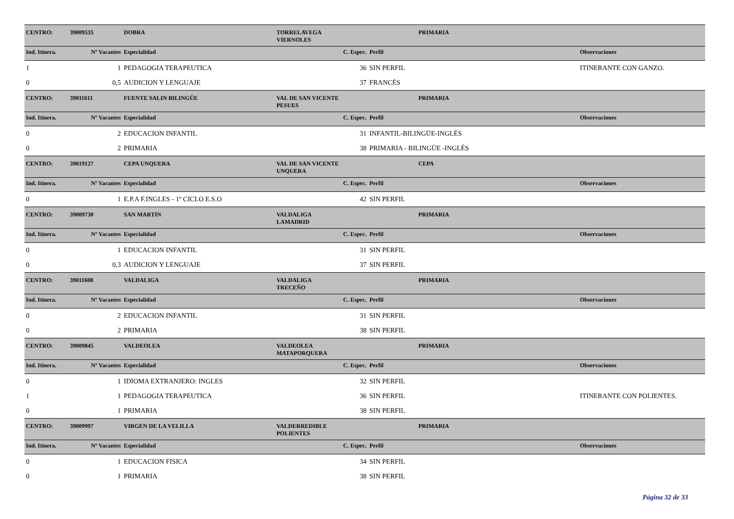| CENTRO: | 39009535 | DOBRA | TORRELAVEGA VIERNOLES | | PRIMARIA | |
| Ind. Itinera. | Nº Vacantes | Especialidad | C. Espec. | Perfil | | Observaciones |
| 1 | 1 | PEDAGOGIA TERAPEUTICA | 36 | SIN PERFIL | | ITINERANTE CON GANZO. |
| 0 | 0,5 | AUDICION Y LENGUAJE | 37 | FRANCÉS | | |
| CENTRO: | 39011611 | FUENTE SALIN BILINGÜE | VAL DE SAN VICENTE PESUES | | PRIMARIA | |
| Ind. Itinera. | Nº Vacantes | Especialidad | C. Espec. | Perfil | | Observaciones |
| 0 | 2 | EDUCACION INFANTIL | 31 | INFANTIL-BILINGÜE-INGLÉS | | |
| 0 | 2 | PRIMARIA | 38 | PRIMARIA - BILINGÜE -INGLÉS | | |
| CENTRO: | 39019127 | CEPA UNQUERA | VAL DE SAN VICENTE UNQUERA | | CEPA | |
| Ind. Itinera. | Nº Vacantes | Especialidad | C. Espec. | Perfil | | Observaciones |
| 0 | 1 | E.P.A F.INGLES - 1º CICLO E.S.O | 42 | SIN PERFIL | | |
| CENTRO: | 39009730 | SAN MARTIN | VALDALIGA LAMADRID | | PRIMARIA | |
| Ind. Itinera. | Nº Vacantes | Especialidad | C. Espec. | Perfil | | Observaciones |
| 0 | 1 | EDUCACION INFANTIL | 31 | SIN PERFIL | | |
| 0 | 0,3 | AUDICION Y LENGUAJE | 37 | SIN PERFIL | | |
| CENTRO: | 39011608 | VALDALIGA | VALDALIGA TRECEÑO | | PRIMARIA | |
| Ind. Itinera. | Nº Vacantes | Especialidad | C. Espec. | Perfil | | Observaciones |
| 0 | 2 | EDUCACION INFANTIL | 31 | SIN PERFIL | | |
| 0 | 2 | PRIMARIA | 38 | SIN PERFIL | | |
| CENTRO: | 39009845 | VALDEOLEA | VALDEOLEA MATAPORQUERA | | PRIMARIA | |
| Ind. Itinera. | Nº Vacantes | Especialidad | C. Espec. | Perfil | | Observaciones |
| 0 | 1 | IDIOMA EXTRANJERO: INGLES | 32 | SIN PERFIL | | |
| 1 | 1 | PEDAGOGIA TERAPEUTICA | 36 | SIN PERFIL | | ITINERANTE CON POLIENTES. |
| 0 | 1 | PRIMARIA | 38 | SIN PERFIL | | |
| CENTRO: | 39009997 | VIRGEN DE LA VELILLA | VALDERREDIBLE POLIENTES | | PRIMARIA | |
| Ind. Itinera. | Nº Vacantes | Especialidad | C. Espec. | Perfil | | Observaciones |
| 0 | 1 | EDUCACION FISICA | 34 | SIN PERFIL | | |
| 0 | 1 | PRIMARIA | 38 | SIN PERFIL | | |
Página 32 de 33